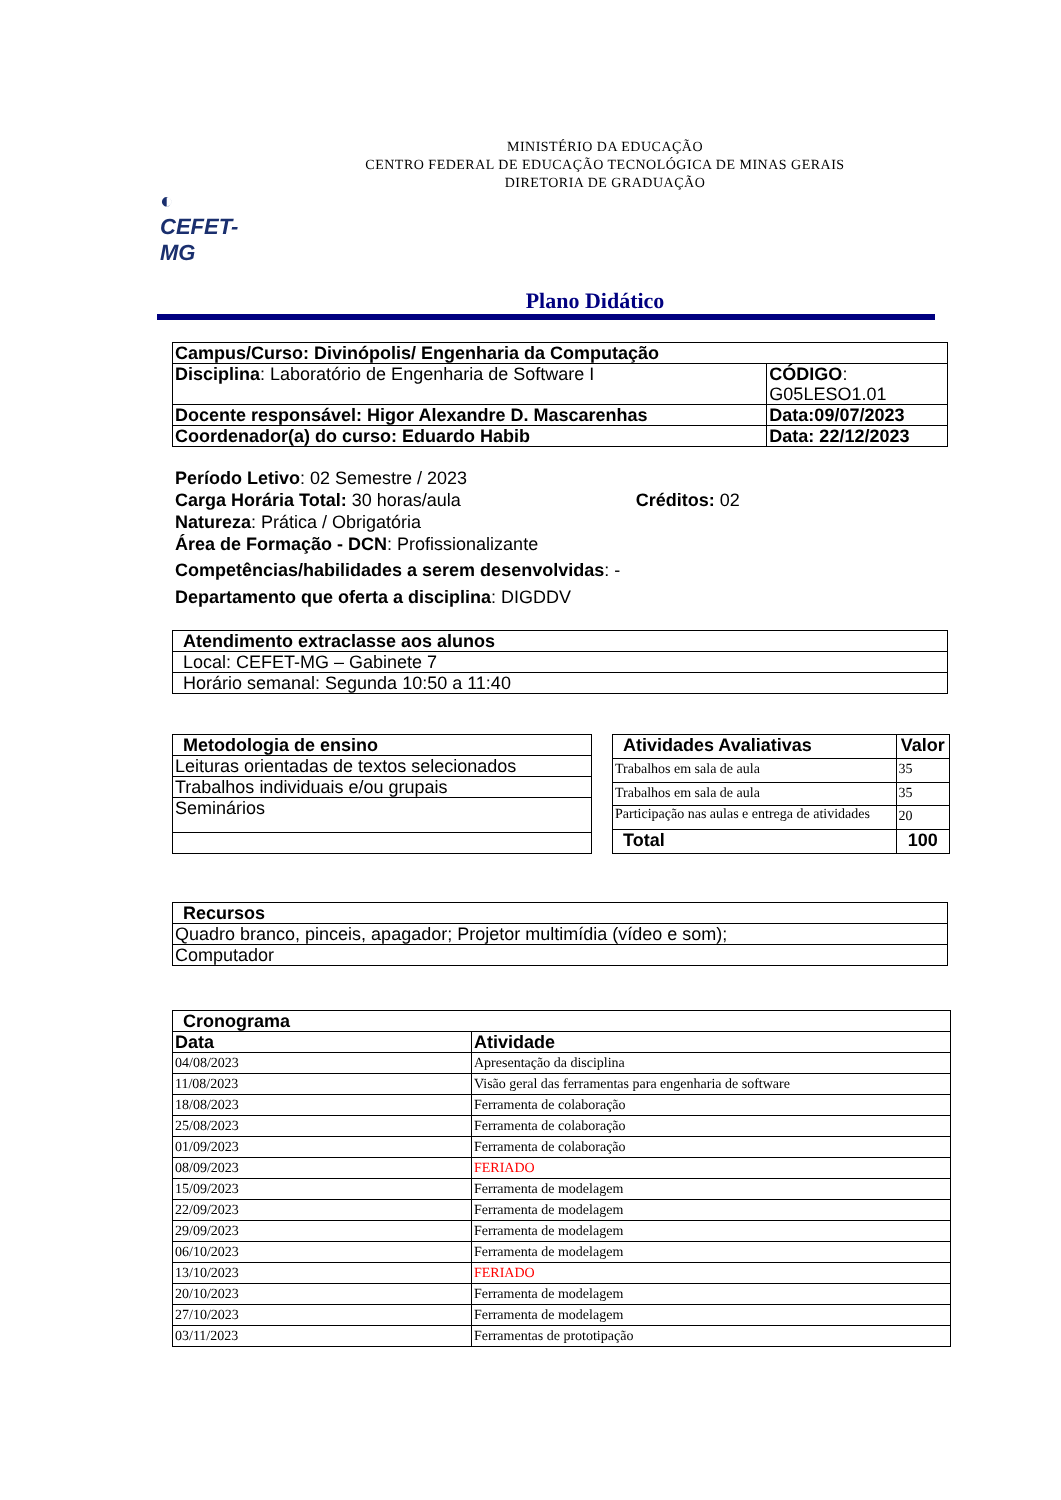◐
CEFET-MG
MINISTÉRIO DA EDUCAÇÃO
CENTRO FEDERAL DE EDUCAÇÃO TECNOLÓGICA DE MINAS GERAIS
DIRETORIA DE GRADUAÇÃO
Plano Didático
| Campus/Curso: Divinópolis/ Engenharia da Computação | |
| --- | --- |
| Disciplina : Laboratório de Engenharia de Software I | CÓDIGO : G05LESO1.01 |
| Docente responsável: Higor Alexandre D. Mascarenhas | Data:09/07/2023 |
| Coordenador(a) do curso: Eduardo Habib | Data: 22/12/2023 |
Período Letivo: 02 Semestre / 2023
Carga Horária Total: 30 horas/aula Créditos: 02
Natureza: Prática / Obrigatória
Área de Formação - DCN: Profissionalizante
Competências/habilidades a serem desenvolvidas: -
Departamento que oferta a disciplina: DIGDDV
| Atendimento extraclasse aos alunos |
| --- |
| Local: CEFET-MG – Gabinete 7 |
| Horário semanal: Segunda 10:50 a 11:40 |
| Metodologia de ensino |
| --- |
| Leituras orientadas de textos selecionados |
| Trabalhos individuais e/ou grupais |
| Seminários |
| Atividades Avaliativas | Valor |
| --- | --- |
| Trabalhos em sala de aula | 35 |
| Trabalhos em sala de aula | 35 |
| Participação nas aulas e entrega de atividades | 20 |
| Total | 100 |
| Recursos |
| --- |
| Quadro branco, pinceis, apagador; Projetor multimídia (vídeo e som); |
| Computador |
| Cronograma | |
| --- | --- |
| Data | Atividade |
| 04/08/2023 | Apresentação da disciplina |
| 11/08/2023 | Visão geral das ferramentas para engenharia de software |
| 18/08/2023 | Ferramenta de colaboração |
| 25/08/2023 | Ferramenta de colaboração |
| 01/09/2023 | Ferramenta de colaboração |
| 08/09/2023 | FERIADO |
| 15/09/2023 | Ferramenta de modelagem |
| 22/09/2023 | Ferramenta de modelagem |
| 29/09/2023 | Ferramenta de modelagem |
| 06/10/2023 | Ferramenta de modelagem |
| 13/10/2023 | FERIADO |
| 20/10/2023 | Ferramenta de modelagem |
| 27/10/2023 | Ferramenta de modelagem |
| 03/11/2023 | Ferramentas de prototipação |